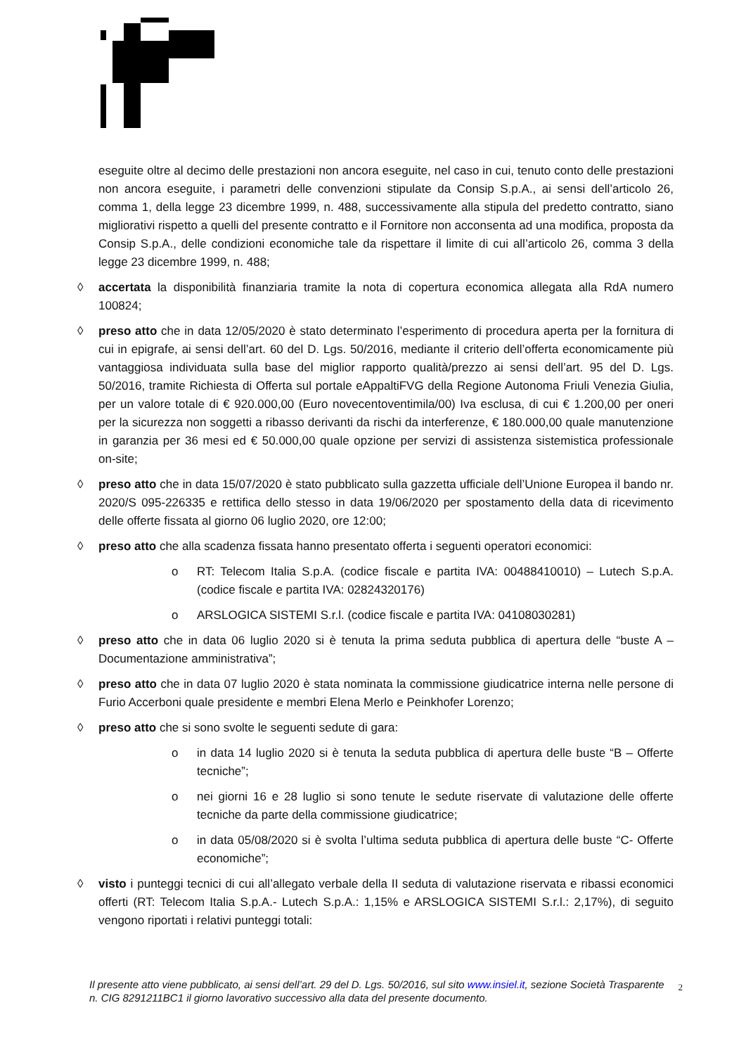eseguite oltre al decimo delle prestazioni non ancora eseguite, nel caso in cui, tenuto conto delle prestazioni non ancora eseguite, i parametri delle convenzioni stipulate da Consip S.p.A., ai sensi dell’articolo 26, comma 1, della legge 23 dicembre 1999, n. 488, successivamente alla stipula del predetto contratto, siano migliorativi rispetto a quelli del presente contratto e il Fornitore non acconsenta ad una modifica, proposta da Consip S.p.A., delle condizioni economiche tale da rispettare il limite di cui all’articolo 26, comma 3 della legge 23 dicembre 1999, n. 488;
◊ accertata la disponibilità finanziaria tramite la nota di copertura economica allegata alla RdA numero 100824;
◊ preso atto che in data 12/05/2020 è stato determinato l’esperimento di procedura aperta per la fornitura di cui in epigrafe, ai sensi dell’art. 60 del D. Lgs. 50/2016, mediante il criterio dell’offerta economicamente più vantaggiosa individuata sulla base del miglior rapporto qualità/prezzo ai sensi dell’art. 95 del D. Lgs. 50/2016, tramite Richiesta di Offerta sul portale eAppaltiFVG della Regione Autonoma Friuli Venezia Giulia, per un valore totale di € 920.000,00 (Euro novecentoventimila/00) Iva esclusa, di cui € 1.200,00 per oneri per la sicurezza non soggetti a ribasso derivanti da rischi da interferenze, € 180.000,00 quale manutenzione in garanzia per 36 mesi ed € 50.000,00 quale opzione per servizi di assistenza sistemistica professionale on-site;
◊ preso atto che in data 15/07/2020 è stato pubblicato sulla gazzetta ufficiale dell’Unione Europea il bando nr. 2020/S 095-226335 e rettifica dello stesso in data 19/06/2020 per spostamento della data di ricevimento delle offerte fissata al giorno 06 luglio 2020, ore 12:00;
◊ preso atto che alla scadenza fissata hanno presentato offerta i seguenti operatori economici:
o RT: Telecom Italia S.p.A. (codice fiscale e partita IVA: 00488410010) – Lutech S.p.A. (codice fiscale e partita IVA: 02824320176)
o ARSLOGICA SISTEMI S.r.l. (codice fiscale e partita IVA: 04108030281)
◊ preso atto che in data 06 luglio 2020 si è tenuta la prima seduta pubblica di apertura delle “buste A – Documentazione amministrativa”;
◊ preso atto che in data 07 luglio 2020 è stata nominata la commissione giudicatrice interna nelle persone di Furio Accerboni quale presidente e membri Elena Merlo e Peinkhofer Lorenzo;
◊ preso atto che si sono svolte le seguenti sedute di gara:
o in data 14 luglio 2020 si è tenuta la seduta pubblica di apertura delle buste “B – Offerte tecniche”;
o nei giorni 16 e 28 luglio si sono tenute le sedute riservate di valutazione delle offerte tecniche da parte della commissione giudicatrice;
o in data 05/08/2020 si è svolta l’ultima seduta pubblica di apertura delle buste “C- Offerte economiche”;
◊ visto i punteggi tecnici di cui all’allegato verbale della II seduta di valutazione riservata e ribassi economici offerti (RT: Telecom Italia S.p.A.- Lutech S.p.A.: 1,15% e ARSLOGICA SISTEMI S.r.l.: 2,17%), di seguito vengono riportati i relativi punteggi totali:
Il presente atto viene pubblicato, ai sensi dell’art. 29 del D. Lgs. 50/2016, sul sito www.insiel.it, sezione Società Trasparente n. CIG 8291211BC1 il giorno lavorativo successivo alla data del presente documento.
2